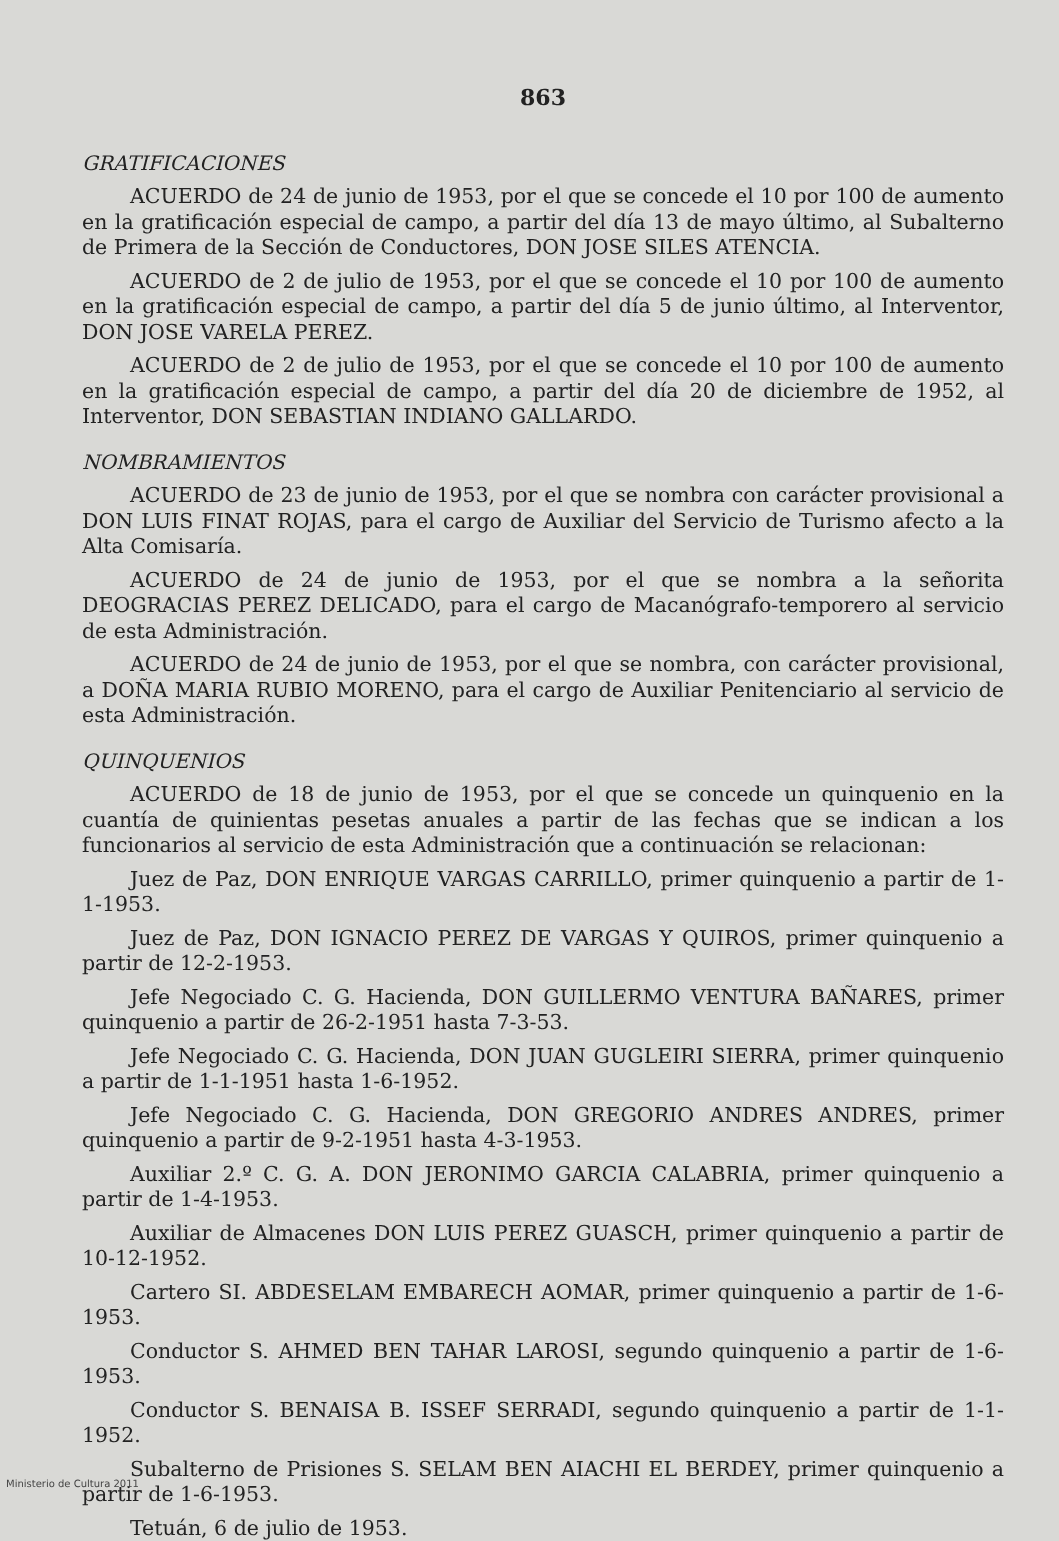863
GRATIFICACIONES
ACUERDO de 24 de junio de 1953, por el que se concede el 10 por 100 de aumento en la gratificación especial de campo, a partir del día 13 de mayo último, al Subalterno de Primera de la Sección de Conductores, DON JOSE SILES ATENCIA.
ACUERDO de 2 de julio de 1953, por el que se concede el 10 por 100 de aumento en la gratificación especial de campo, a partir del día 5 de junio último, al Interventor, DON JOSE VARELA PEREZ.
ACUERDO de 2 de julio de 1953, por el que se concede el 10 por 100 de aumento en la gratificación especial de campo, a partir del día 20 de diciembre de 1952, al Interventor, DON SEBASTIAN INDIANO GALLARDO.
NOMBRAMIENTOS
ACUERDO de 23 de junio de 1953, por el que se nombra con carácter provisional a DON LUIS FINAT ROJAS, para el cargo de Auxiliar del Servicio de Turismo afecto a la Alta Comisaría.
ACUERDO de 24 de junio de 1953, por el que se nombra a la señorita DEOGRACIAS PEREZ DELICADO, para el cargo de Macanógrafo-temporero al servicio de esta Administración.
ACUERDO de 24 de junio de 1953, por el que se nombra, con carácter provisional, a DOÑA MARIA RUBIO MORENO, para el cargo de Auxiliar Penitenciario al servicio de esta Administración.
QUINQUENIOS
ACUERDO de 18 de junio de 1953, por el que se concede un quinquenio en la cuantía de quinientas pesetas anuales a partir de las fechas que se indican a los funcionarios al servicio de esta Administración que a continuación se relacionan:
Juez de Paz, DON ENRIQUE VARGAS CARRILLO, primer quinquenio a partir de 1-1-1953.
Juez de Paz, DON IGNACIO PEREZ DE VARGAS Y QUIROS, primer quinquenio a partir de 12-2-1953.
Jefe Negociado C. G. Hacienda, DON GUILLERMO VENTURA BAÑARES, primer quinquenio a partir de 26-2-1951 hasta 7-3-53.
Jefe Negociado C. G. Hacienda, DON JUAN GUGLEIRI SIERRA, primer quinquenio a partir de 1-1-1951 hasta 1-6-1952.
Jefe Negociado C. G. Hacienda, DON GREGORIO ANDRES ANDRES, primer quinquenio a partir de 9-2-1951 hasta 4-3-1953.
Auxiliar 2.º C. G. A. DON JERONIMO GARCIA CALABRIA, primer quinquenio a partir de 1-4-1953.
Auxiliar de Almacenes DON LUIS PEREZ GUASCH, primer quinquenio a partir de 10-12-1952.
Cartero SI. ABDESELAM EMBARECH AOMAR, primer quinquenio a partir de 1-6-1953.
Conductor S. AHMED BEN TAHAR LAROSI, segundo quinquenio a partir de 1-6-1953.
Conductor S. BENAISA B. ISSEF SERRADI, segundo quinquenio a partir de 1-1-1952.
Subalterno de Prisiones S. SELAM BEN AIACHI EL BERDEY, primer quinquenio a partir de 1-6-1953.
Tetuán, 6 de julio de 1953.
Ministerio de Cultura 2011